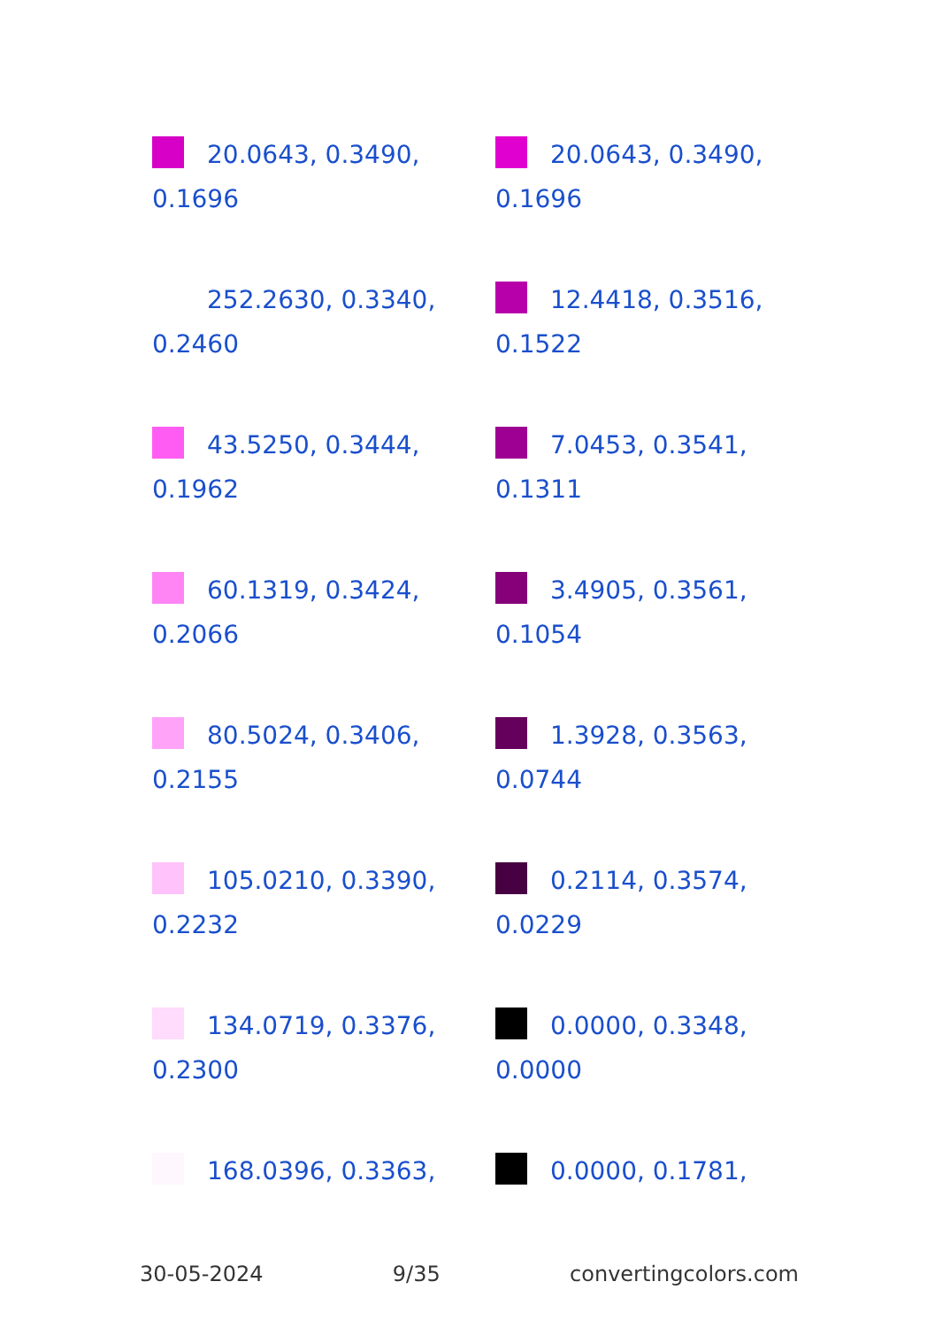20.0643, 0.3490, 0.1696
20.0643, 0.3490, 0.1696
252.2630, 0.3340, 0.2460
12.4418, 0.3516, 0.1522
43.5250, 0.3444, 0.1962
7.0453, 0.3541, 0.1311
60.1319, 0.3424, 0.2066
3.4905, 0.3561, 0.1054
80.5024, 0.3406, 0.2155
1.3928, 0.3563, 0.0744
105.0210, 0.3390, 0.2232
0.2114, 0.3574, 0.0229
134.0719, 0.3376, 0.2300
0.0000, 0.3348, 0.0000
168.0396, 0.3363,
0.0000, 0.1781,
30-05-2024 9/35 convertingcolors.com